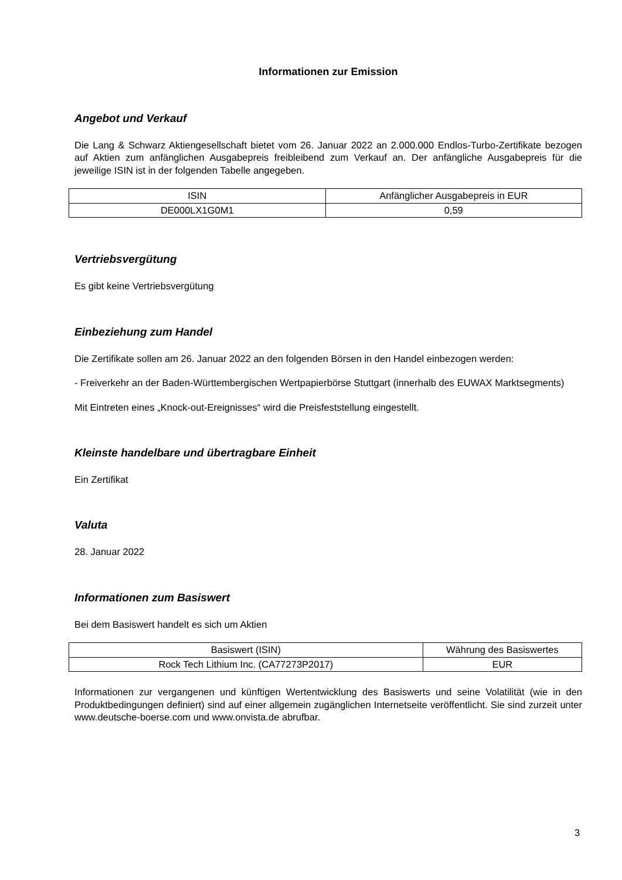Informationen zur Emission
Angebot und Verkauf
Die Lang & Schwarz Aktiengesellschaft bietet vom 26. Januar 2022 an 2.000.000 Endlos-Turbo-Zertifikate bezogen auf Aktien zum anfänglichen Ausgabepreis freibleibend zum Verkauf an. Der anfängliche Ausgabepreis für die jeweilige ISIN ist in der folgenden Tabelle angegeben.
| ISIN | Anfänglicher Ausgabepreis in EUR |
| DE000LX1G0M1 | 0,59 |
Vertriebsvergütung
Es gibt keine Vertriebsvergütung
Einbeziehung zum Handel
Die Zertifikate sollen am 26. Januar 2022 an den folgenden Börsen in den Handel einbezogen werden:
- Freiverkehr an der Baden-Württembergischen Wertpapierbörse Stuttgart (innerhalb des EUWAX Marktsegments)
Mit Eintreten eines „Knock-out-Ereignisses“ wird die Preisfeststellung eingestellt.
Kleinste handelbare und übertragbare Einheit
Ein Zertifikat
Valuta
28. Januar 2022
Informationen zum Basiswert
Bei dem Basiswert handelt es sich um Aktien
| Basiswert (ISIN) | Währung des Basiswertes |
| Rock Tech Lithium Inc. (CA77273P2017) | EUR |
Informationen zur vergangenen und künftigen Wertentwicklung des Basiswerts und seine Volatilität (wie in den Produktbedingungen definiert) sind auf einer allgemein zugänglichen Internetseite veröffentlicht. Sie sind zurzeit unter www.deutsche-boerse.com und www.onvista.de abrufbar.
3